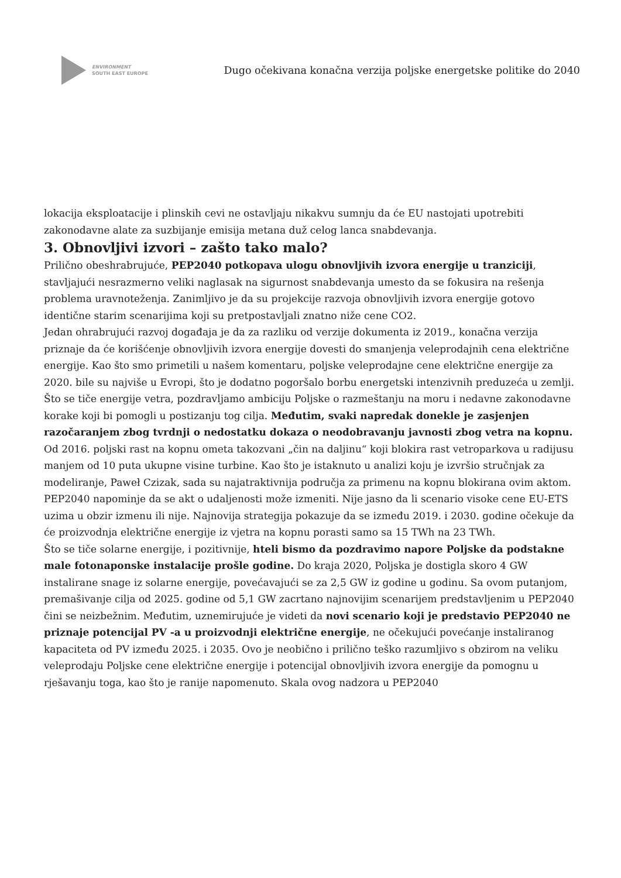ENVIRONMENT
SOUTH EAST EUROPE
Dugo očekivana konačna verzija poljske energetske politike do 2040
lokacija eksploatacije i plinskih cevi ne ostavljaju nikakvu sumnju da će EU nastojati upotrebiti zakonodavne alate za suzbijanje emisija metana duž celog lanca snabdevanja.
3. Obnovljivi izvori – zašto tako malo?
Prilično obeshrabrujuće, PEP2040 potkopava ulogu obnovljivih izvora energije u tranziciji, stavljajući nesrazmerno veliki naglasak na sigurnost snabdevanja umesto da se fokusira na rešenja problema uravnoteženja. Zanimljivo je da su projekcije razvoja obnovljivih izvora energije gotovo identične starim scenarijima koji su pretpostavljali znatno niže cene CO2.
Jedan ohrabrujući razvoj događaja je da za razliku od verzije dokumenta iz 2019., konačna verzija priznaje da će korišćenje obnovljivih izvora energije dovesti do smanjenja veleprodajnih cena električne energije. Kao što smo primetili u našem komentaru, poljske veleprodajne cene električne energije za 2020. bile su najviše u Evropi, što je dodatno pogoršalo borbu energetski intenzivnih preduzeća u zemlji.
Što se tiče energije vetra, pozdravljamo ambiciju Poljske o razmeštanju na moru i nedavne zakonodavne korake koji bi pomogli u postizanju tog cilja. Međutim, svaki napredak donekle je zasjenjen razočaranjem zbog tvrdnji o nedostatku dokaza o neodobravanju javnosti zbog vetra na kopnu. Od 2016. poljski rast na kopnu ometa takozvani „čin na daljinu“ koji blokira rast vetroparkova u radijusu manjem od 10 puta ukupne visine turbine. Kao što je istaknuto u analizi koju je izvršio stručnjak za modeliranje, Paweł Czizak, sada su najatraktivnija područja za primenu na kopnu blokirana ovim aktom. PEP2040 napominje da se akt o udaljenosti može izmeniti. Nije jasno da li scenario visoke cene EU-ETS uzima u obzir izmenu ili nije. Najnovija strategija pokazuje da se između 2019. i 2030. godine očekuje da će proizvodnja električne energije iz vjetra na kopnu porasti samo sa 15 TWh na 23 TWh.
Što se tiče solarne energije, i pozitivnije, hteli bismo da pozdravimo napore Poljske da podstakne male fotonaponske instalacije prošle godine. Do kraja 2020, Poljska je dostigla skoro 4 GW instalirane snage iz solarne energije, povećavajući se za 2,5 GW iz godine u godinu. Sa ovom putanjom, premašivanje cilja od 2025. godine od 5,1 GW zacrtano najnovijim scenarijem predstavljenim u PEP2040 čini se neizbežnim. Međutim, uznemirujuće je videti da novi scenario koji je predstavio PEP2040 ne priznaje potencijal PV -a u proizvodnji električne energije, ne očekujući povećanje instaliranog kapaciteta od PV između 2025. i 2035. Ovo je neobično i prilično teško razumljivo s obzirom na veliku veleprodaju Poljske cene električne energije i potencijal obnovljivih izvora energije da pomognu u rješavanju toga, kao što je ranije napomenuto. Skala ovog nadzora u PEP2040